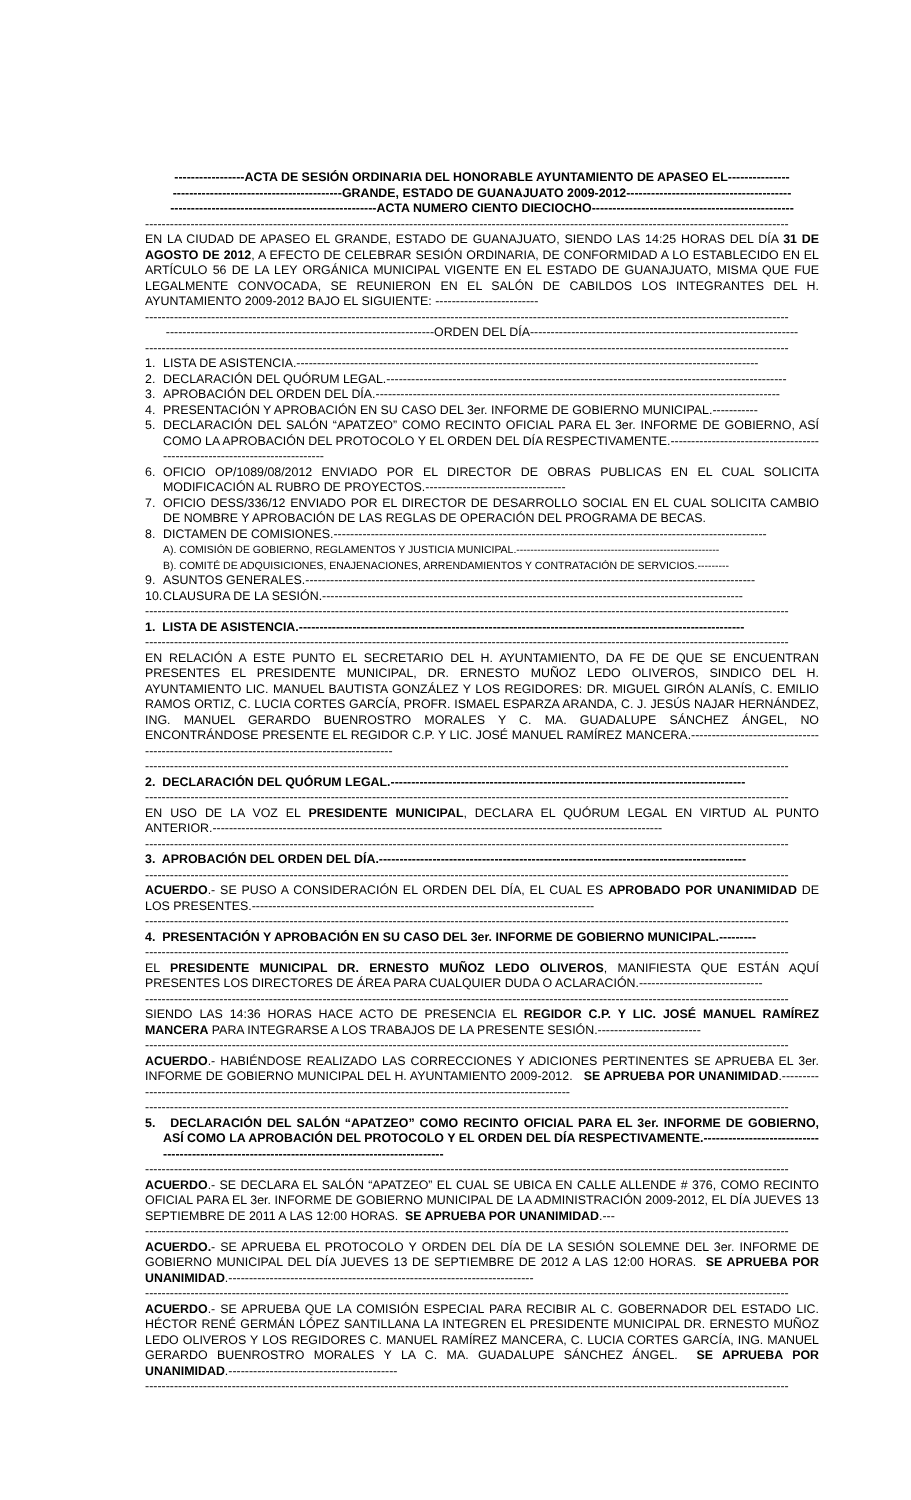-----------------ACTA DE SESIÓN ORDINARIA DEL HONORABLE AYUNTAMIENTO DE APASEO EL---------------
-----------------------------------------GRANDE, ESTADO DE GUANAJUATO 2009-2012----------------------------------------
--------------------------------------------------ACTA NUMERO CIENTO DIECIOCHO-------------------------------------------------
------------------------------------------------------------------------------------------------------------------------------------------------------------
EN LA CIUDAD DE APASEO EL GRANDE, ESTADO DE GUANAJUATO, SIENDO LAS 14:25 HORAS DEL DÍA 31 DE AGOSTO DE 2012, A EFECTO DE CELEBRAR SESIÓN ORDINARIA, DE CONFORMIDAD A LO ESTABLECIDO EN EL ARTÍCULO 56 DE LA LEY ORGÁNICA MUNICIPAL VIGENTE EN EL ESTADO DE GUANAJUATO, MISMA QUE FUE LEGALMENTE CONVOCADA, SE REUNIERON EN EL SALÓN DE CABILDOS LOS INTEGRANTES DEL H. AYUNTAMIENTO 2009-2012 BAJO EL SIGUIENTE: -------------------------
------------------------------------------------------------------------------------------------------------------------------------------------------------
-----------------------------------------------------------------ORDEN DEL DÍA-----------------------------------------------------------------
------------------------------------------------------------------------------------------------------------------------------------------------------------
1. LISTA DE ASISTENCIA.----------------------------------------------------------------------------------------------------------------
2. DECLARACIÓN DEL QUÓRUM LEGAL.-------------------------------------------------------------------------------------------------
3. APROBACIÓN DEL ORDEN DEL DÍA.--------------------------------------------------------------------------------------------------
4. PRESENTACIÓN Y APROBACIÓN EN SU CASO DEL 3er. INFORME DE GOBIERNO MUNICIPAL.-----------
5. DECLARACIÓN DEL SALÓN “APATZEO” COMO RECINTO OFICIAL PARA EL 3er. INFORME DE GOBIERNO, ASÍ COMO LA APROBACIÓN DEL PROTOCOLO Y EL ORDEN DEL DÍA RESPECTIVAMENTE.---------------------------------------------------------------------------
6. OFICIO OP/1089/08/2012 ENVIADO POR EL DIRECTOR DE OBRAS PUBLICAS EN EL CUAL SOLICITA MODIFICACIÓN AL RUBRO DE PROYECTOS.----------------------------------
7. OFICIO DESS/336/12 ENVIADO POR EL DIRECTOR DE DESARROLLO SOCIAL EN EL CUAL SOLICITA CAMBIO DE NOMBRE Y APROBACIÓN DE LAS REGLAS DE OPERACIÓN DEL PROGRAMA DE BECAS.
8. DICTAMEN DE COMISIONES.---------------------------------------------------------------------------------------------------------
A). COMISIÓN DE GOBIERNO, REGLAMENTOS Y JUSTICIA MUNICIPAL.----------------------------------------------------------
B). COMITÉ DE ADQUISICIONES, ENAJENACIONES, ARRENDAMIENTOS Y CONTRATACIÓN DE SERVICIOS.---------
9. ASUNTOS GENERALES.-------------------------------------------------------------------------------------------------------------
10. CLAUSURA DE LA SESIÓN.------------------------------------------------------------------------------------------------------
------------------------------------------------------------------------------------------------------------------------------------------------------------
1. LISTA DE ASISTENCIA.------------------------------------------------------------------------------------------------------------
------------------------------------------------------------------------------------------------------------------------------------------------------------
EN RELACIÓN A ESTE PUNTO EL SECRETARIO DEL H. AYUNTAMIENTO, DA FE DE QUE SE ENCUENTRAN PRESENTES EL PRESIDENTE MUNICIPAL, DR. ERNESTO MUÑOZ LEDO OLIVEROS, SINDICO DEL H. AYUNTAMIENTO LIC. MANUEL BAUTISTA GONZÁLEZ Y LOS REGIDORES: DR. MIGUEL GIRÓN ALANÍS, C. EMILIO RAMOS ORTIZ, C. LUCIA CORTES GARCÍA, PROFR. ISMAEL ESPARZA ARANDA, C. J. JESÚS NAJAR HERNÁNDEZ, ING. MANUEL GERARDO BUENROSTRO MORALES Y C. MA. GUADALUPE SÁNCHEZ ÁNGEL, NO ENCONTRÁNDOSE PRESENTE EL REGIDOR C.P. Y LIC. JOSÉ MANUEL RAMÍREZ MANCERA.-------------------------------------------------------------------------------------------
------------------------------------------------------------------------------------------------------------------------------------------------------------
2. DECLARACIÓN DEL QUÓRUM LEGAL.--------------------------------------------------------------------------------------
------------------------------------------------------------------------------------------------------------------------------------------------------------
EN USO DE LA VOZ EL PRESIDENTE MUNICIPAL, DECLARA EL QUÓRUM LEGAL EN VIRTUD AL PUNTO ANTERIOR.-------------------------------------------------------------------------------------------------------------
------------------------------------------------------------------------------------------------------------------------------------------------------------
3. APROBACIÓN DEL ORDEN DEL DÍA.-----------------------------------------------------------------------------------------
------------------------------------------------------------------------------------------------------------------------------------------------------------
ACUERDO.- SE PUSO A CONSIDERACIÓN EL ORDEN DEL DÍA, EL CUAL ES APROBADO POR UNANIMIDAD DE LOS PRESENTES.-----------------------------------------------------------------------------------
------------------------------------------------------------------------------------------------------------------------------------------------------------
4. PRESENTACIÓN Y APROBACIÓN EN SU CASO DEL 3er. INFORME DE GOBIERNO MUNICIPAL.---------
------------------------------------------------------------------------------------------------------------------------------------------------------------
EL PRESIDENTE MUNICIPAL DR. ERNESTO MUÑOZ LEDO OLIVEROS, MANIFIESTA QUE ESTÁN AQUÍ PRESENTES LOS DIRECTORES DE ÁREA PARA CUALQUIER DUDA O ACLARACIÓN.------------------------------
------------------------------------------------------------------------------------------------------------------------------------------------------------
SIENDO LAS 14:36 HORAS HACE ACTO DE PRESENCIA EL REGIDOR C.P. Y LIC. JOSÉ MANUEL RAMÍREZ MANCERA PARA INTEGRARSE A LOS TRABAJOS DE LA PRESENTE SESIÓN.-------------------------
------------------------------------------------------------------------------------------------------------------------------------------------------------
ACUERDO.- HABIÉNDOSE REALIZADO LAS CORRECCIONES Y ADICIONES PERTINENTES SE APRUEBA EL 3er. INFORME DE GOBIERNO MUNICIPAL DEL H. AYUNTAMIENTO 2009-2012. SE APRUEBA POR UNANIMIDAD.----------------------------------------------------------------------------------------------------------------
------------------------------------------------------------------------------------------------------------------------------------------------------------
5. DECLARACIÓN DEL SALÓN “APATZEO” COMO RECINTO OFICIAL PARA EL 3er. INFORME DE GOBIERNO, ASÍ COMO LA APROBACIÓN DEL PROTOCOLO Y EL ORDEN DEL DÍA RESPECTIVAMENTE.------------------------------------------------------------------------------------------------
------------------------------------------------------------------------------------------------------------------------------------------------------------
ACUERDO.- SE DECLARA EL SALÓN “APATZEO” EL CUAL SE UBICA EN CALLE ALLENDE # 376, COMO RECINTO OFICIAL PARA EL 3er. INFORME DE GOBIERNO MUNICIPAL DE LA ADMINISTRACIÓN 2009-2012, EL DÍA JUEVES 13 SEPTIEMBRE DE 2011 A LAS 12:00 HORAS. SE APRUEBA POR UNANIMIDAD.---
------------------------------------------------------------------------------------------------------------------------------------------------------------
ACUERDO.- SE APRUEBA EL PROTOCOLO Y ORDEN DEL DÍA DE LA SESIÓN SOLEMNE DEL 3er. INFORME DE GOBIERNO MUNICIPAL DEL DÍA JUEVES 13 DE SEPTIEMBRE DE 2012 A LAS 12:00 HORAS. SE APRUEBA POR UNANIMIDAD.--------------------------------------------------------------------------
------------------------------------------------------------------------------------------------------------------------------------------------------------
ACUERDO.- SE APRUEBA QUE LA COMISIÓN ESPECIAL PARA RECIBIR AL C. GOBERNADOR DEL ESTADO LIC. HÉCTOR RENÉ GERMÁN LÓPEZ SANTILLANA LA INTEGREN EL PRESIDENTE MUNICIPAL DR. ERNESTO MUÑOZ LEDO OLIVEROS Y LOS REGIDORES C. MANUEL RAMÍREZ MANCERA, C. LUCIA CORTES GARCÍA, ING. MANUEL GERARDO BUENROSTRO MORALES Y LA C. MA. GUADALUPE SÁNCHEZ ÁNGEL. SE APRUEBA POR UNANIMIDAD.-----------------------------------------
------------------------------------------------------------------------------------------------------------------------------------------------------------